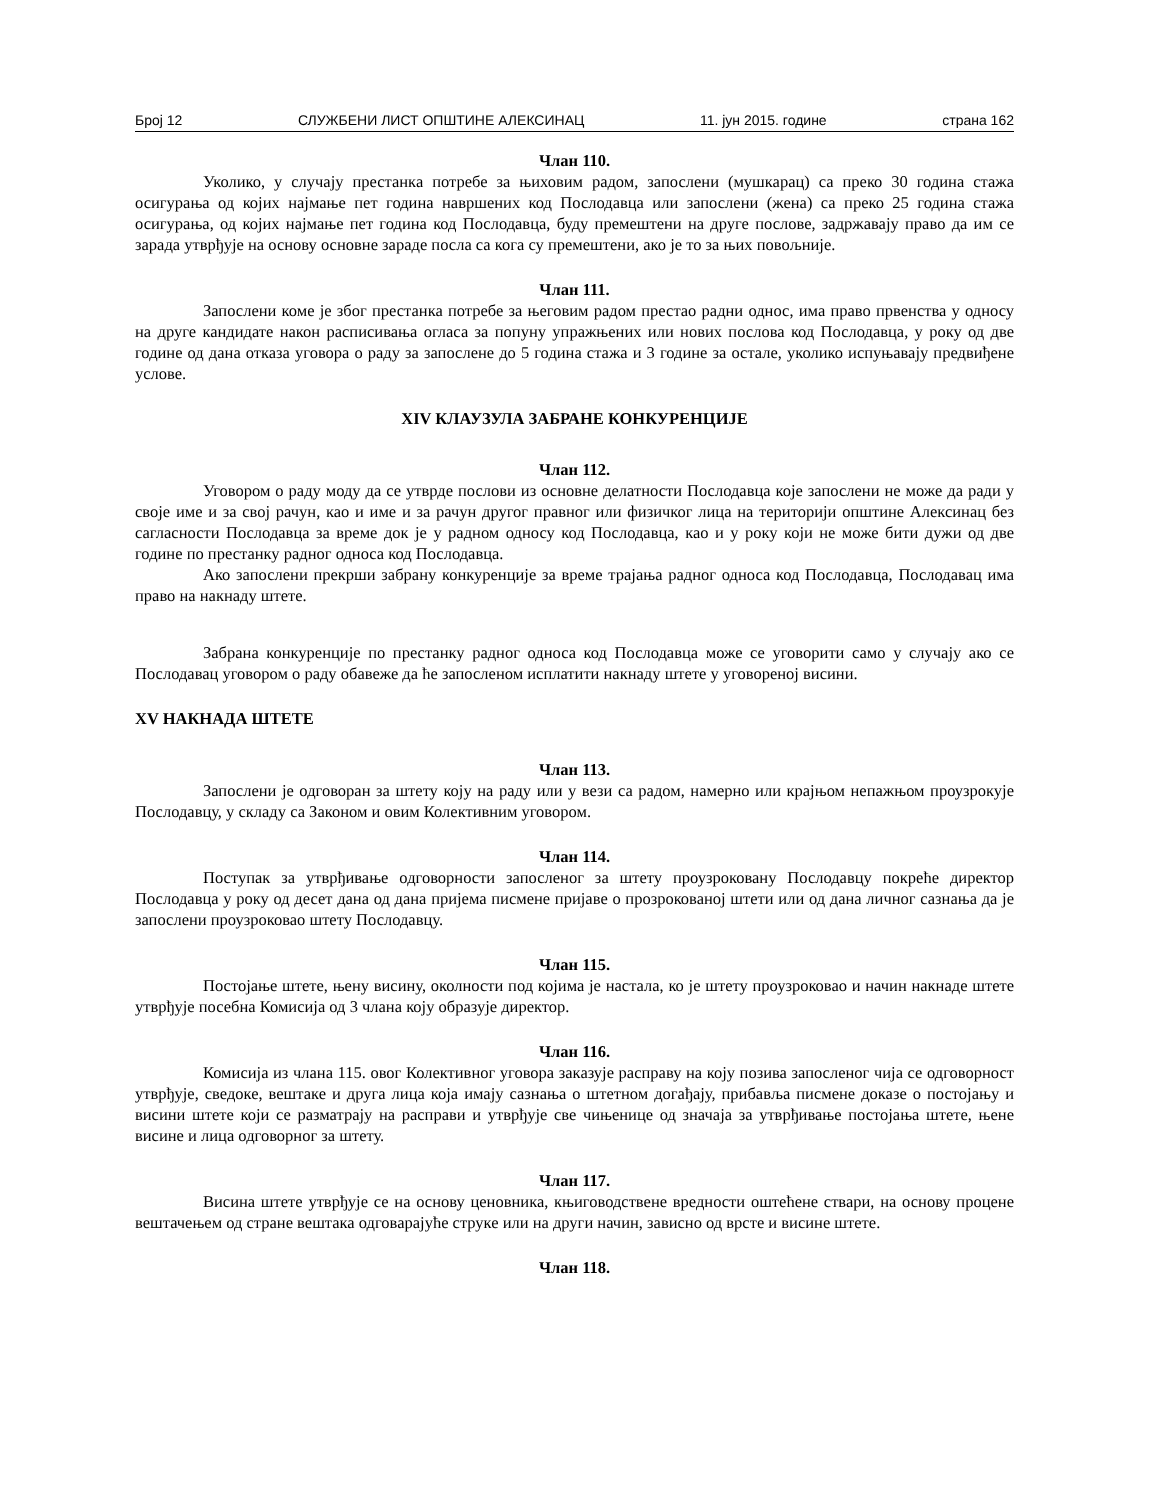Број 12 СЛУЖБЕНИ ЛИСТ ОПШТИНЕ АЛЕКСИНАЦ 11. јун 2015. године страна 162
Члан 110.
Уколико, у случају престанка потребе за њиховим радом, запослени (мушкарац) са преко 30 година стажа осигурања од којих најмање пет година навршених код Послодавца или запослени (жена) са преко 25 година стажа осигурања, од којих најмање пет година код Послодавца, буду премештени на друге послове, задржавају право да им се зарада утврђује на основу основне зараде посла са кога су премештени, ако је то за њих повољније.
Члан 111.
Запослени коме је због престанка потребе за његовим радом престао радни однос, има право првенства у односу на друге кандидате након расписивања огласа за попуну упражњених или нових послова код Послодавца, у року од две године од дана отказа уговора о раду за запослене до 5 година стажа и 3 године за остале, уколико испуњавају предвиђене услове.
XIV КЛАУЗУЛА ЗАБРАНЕ КОНКУРЕНЦИЈЕ
Члан 112.
Уговором о раду моду да се утврде послови из основне делатности Послодавца које запослени не може да ради у своје име и за свој рачун, као и име и за рачун другог правног или физичког лица на територији општине Алексинац без сагласности Послодавца за време док је у радном односу код Послодавца, као и у року који не може бити дужи од две године по престанку радног односа код Послодавца.
Ако запослени прекрши забрану конкуренције за време трајања радног односа код Послодавца, Послодавац има право на накнаду штете.
Забрана конкуренције по престанку радног односа код Послодавца може се уговорити само у случају ако се Послодавац уговором о раду обавеже да ће запосленом исплатити накнаду штете у уговореној висини.
XV НАКНАДА ШТЕТЕ
Члан 113.
Запослени је одговоран за штету коју на раду или у вези са радом, намерно или крајњом непажњом проузрокује Послодавцу, у складу са Законом и овим Колективним уговором.
Члан 114.
Поступак за утврђивање одговорности запосленог за штету проузроковану Послодавцу покреће директор Послодавца у року од десет дана од дана пријема писмене пријаве о прозрокованој штети или од дана личног сазнања да је запослени проузроковао штету Послодавцу.
Члан 115.
Постојање штете, њену висину, околности под којима је настала, ко је штету проузроковао и начин накнаде штете утврђује посебна Комисија од 3 члана коју образује директор.
Члан 116.
Комисија из члана 115. овог Колективног уговора заказује расправу на коју позива запосленог чија се одговорност утврђује, сведоке, вештаке и друга лица која имају сазнања о штетном догађају, прибавља писмене доказе о постојању и висини штете који се разматрају на расправи и утврђује све чињенице од значаја за утврђивање постојања штете, њене висине и лица одговорног за штету.
Члан 117.
Висина штете утврђује се на основу ценовника, књиговодствене вредности оштећене ствари, на основу процене вештачењем од стране вештака одговарајуће струке или на други начин, зависно од врсте и висине штете.
Члан 118.